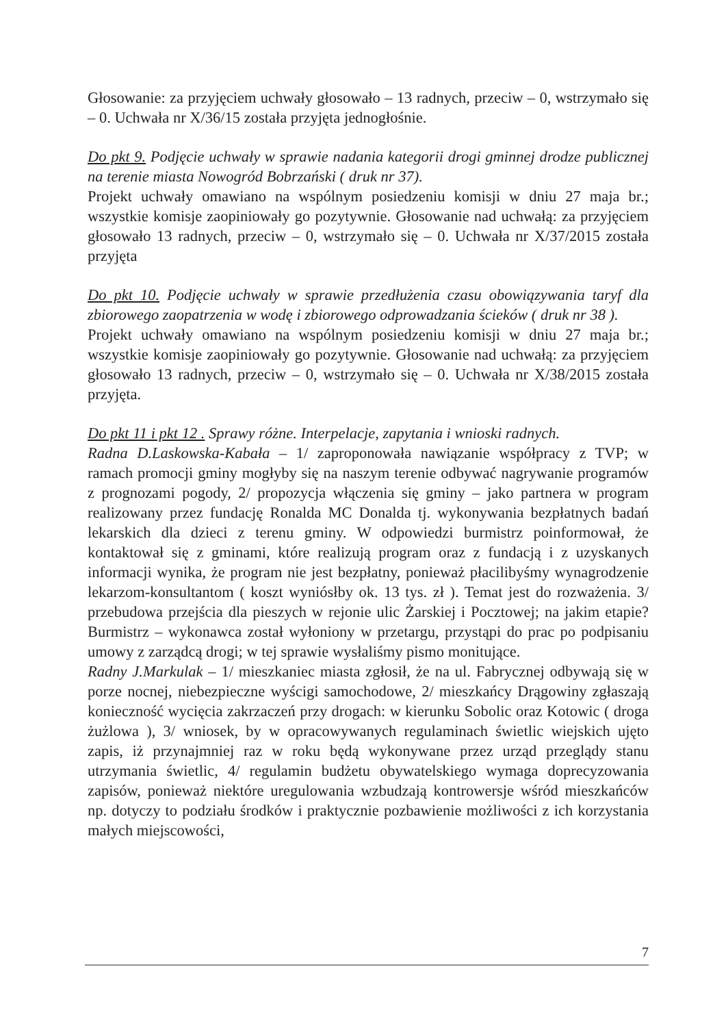Głosowanie: za przyjęciem uchwały głosowało – 13 radnych, przeciw – 0, wstrzymało się – 0. Uchwała nr X/36/15 została przyjęta jednogłośnie.
Do pkt 9. Podjęcie uchwały w sprawie nadania kategorii drogi gminnej drodze publicznej na terenie miasta Nowogród Bobrzański ( druk nr 37).
Projekt uchwały omawiano na wspólnym posiedzeniu komisji w dniu 27 maja br.; wszystkie komisje zaopiniowały go pozytywnie. Głosowanie nad uchwałą: za przyjęciem głosowało 13 radnych, przeciw – 0, wstrzymało się – 0. Uchwała nr X/37/2015 została przyjęta
Do pkt 10. Podjęcie uchwały w sprawie przedłużenia czasu obowiązywania taryf dla zbiorowego zaopatrzenia w wodę i zbiorowego odprowadzania ścieków ( druk nr 38 ).
Projekt uchwały omawiano na wspólnym posiedzeniu komisji w dniu 27 maja br.; wszystkie komisje zaopiniowały go pozytywnie. Głosowanie nad uchwałą: za przyjęciem głosowało 13 radnych, przeciw – 0, wstrzymało się – 0. Uchwała nr X/38/2015 została przyjęta.
Do pkt 11 i pkt 12 . Sprawy różne. Interpelacje, zapytania i wnioski radnych.
Radna D.Laskowska-Kabała – 1/ zaproponowała nawiązanie współpracy z TVP; w ramach promocji gminy mogłyby się na naszym terenie odbywać nagrywanie programów z prognozami pogody, 2/ propozycja włączenia się gminy – jako partnera w program realizowany przez fundację Ronalda MC Donalda tj. wykonywania bezpłatnych badań lekarskich dla dzieci z terenu gminy. W odpowiedzi burmistrz poinformował, że kontaktował się z gminami, które realizują program oraz z fundacją i z uzyskanych informacji wynika, że program nie jest bezpłatny, ponieważ płacilibyśmy wynagrodzenie lekarzom-konsultantom ( koszt wyniósłby ok. 13 tys. zł ). Temat jest do rozważenia. 3/ przebudowa przejścia dla pieszych w rejonie ulic Żarskiej i Pocztowej; na jakim etapie? Burmistrz – wykonawca został wyłoniony w przetargu, przystąpi do prac po podpisaniu umowy z zarządcą drogi; w tej sprawie wysłaliśmy pismo monitujące.
Radny J.Markulak – 1/ mieszkaniec miasta zgłosił, że na ul. Fabrycznej odbywają się w porze nocnej, niebezpieczne wyścigi samochodowe, 2/ mieszkańcy Drągowiny zgłaszają konieczność wycięcia zakrzaczeń przy drogach: w kierunku Sobolic oraz Kotowic ( droga żużlowa ), 3/ wniosek, by w opracowywanych regulaminach świetlic wiejskich ujęto zapis, iż przynajmniej raz w roku będą wykonywane przez urząd przeglądy stanu utrzymania świetlic, 4/ regulamin budżetu obywatelskiego wymaga doprecyzowania zapisów, ponieważ niektóre uregulowania wzbudzają kontrowersje wśród mieszkańców np. dotyczy to podziału środków i praktycznie pozbawienie możliwości z ich korzystania małych miejscowości,
7